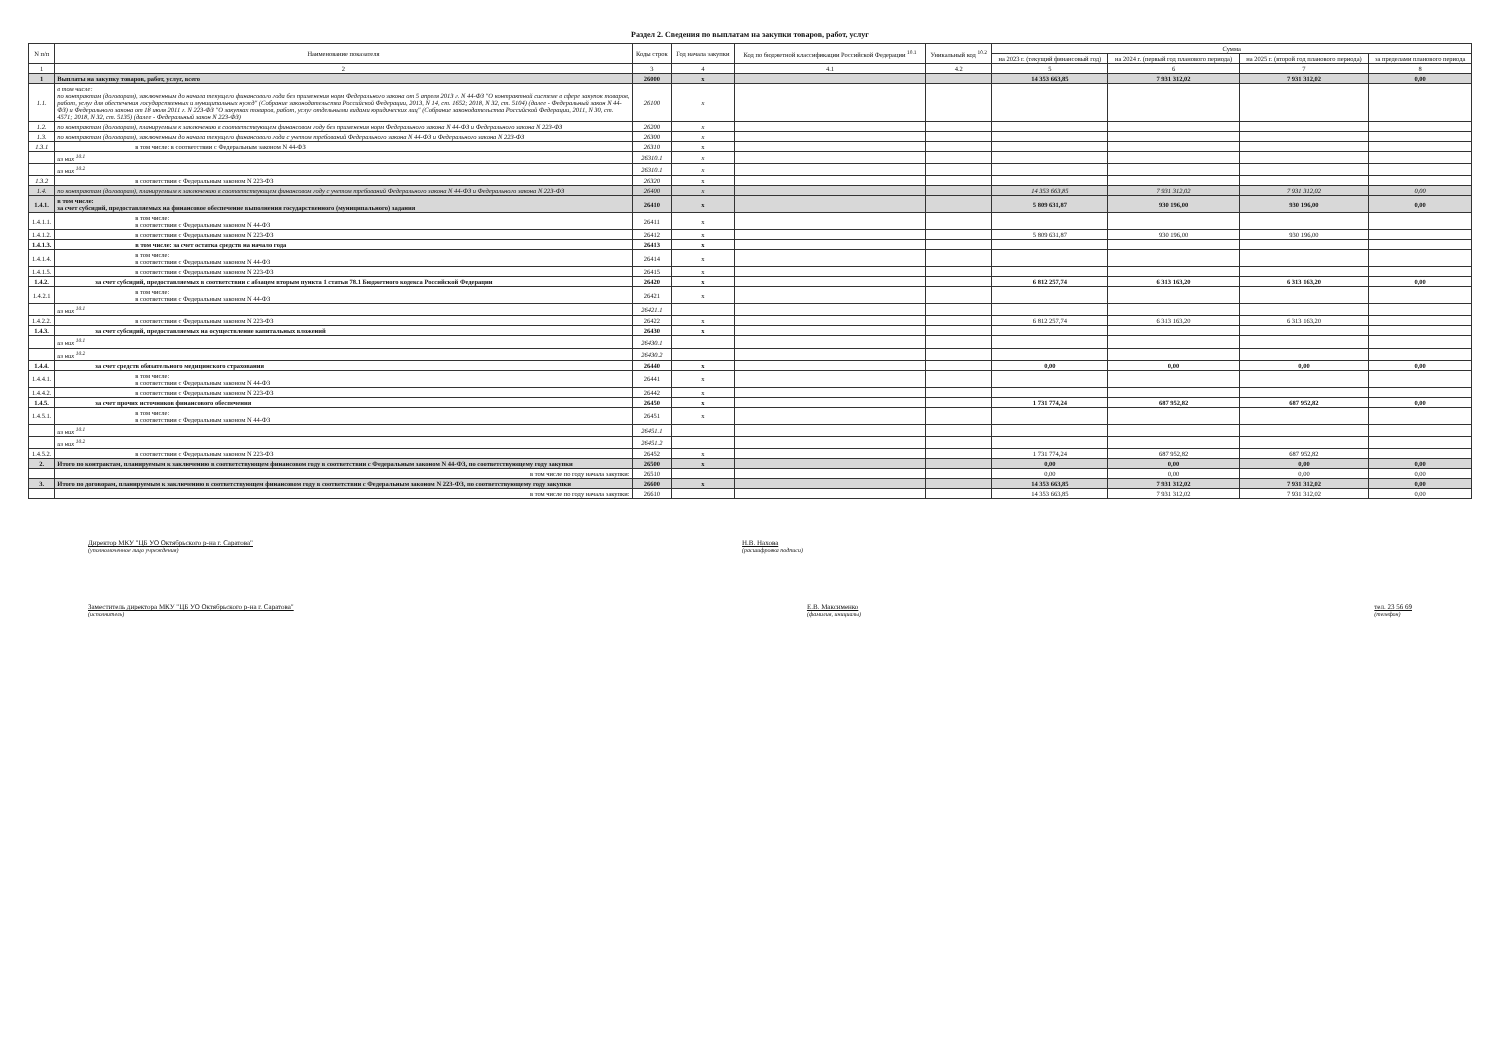Раздел 2. Сведения по выплатам на закупки товаров, работ, услуг
| N п/п | Наименование показателя | Коды строк | Год начала закупки | Код по бюджетной классификации Российской Федерации <sup>10.1</sup> | Уникальный код <sup>10.2</sup> | Сумма | | | |
| --- | --- | --- | --- | --- | --- | --- | --- | --- | --- |
| | | | | | | на 2023 г. (текущий финансовый год) | на 2024 г. (первый год планового периода) | на 2025 г. (второй год планового периода) | за пределами планового периода |
| 1 | 2 | 3 | 4 | 4.1 | 4.2 | 5 | 6 | 7 | 8 |
| 1 | Выплаты на закупку товаров, работ, услуг, всего | 26000 | x | | | 14 353 663,85 | 7 931 312,02 | 7 931 312,02 | 0,00 |
| 1.1. | в том числе: по контрактам (договорам), заключенным до начала текущего финансового года без применения норм Федерального закона от 5 апреля 2013 г. N 44-ФЗ "О контрактной системе в сфере закупок товаров, работ, услуг для обеспечения государственных и муниципальных нужд" (Собрание законодательства Российской Федерации, 2013, N 14, ст. 1652; 2018, N 32, ст. 5104) (далее - Федеральный закон N 44-ФЗ) и Федерального закона от 18 июля 2011 г. N 223-ФЗ "О закупках товаров, работ, услуг отдельными видами юридических лиц" (Собрание законодательства Российской Федерации, 2011, N 30, ст. 4571; 2018, N 32, ст. 5135) (далее - Федеральный закон N 223-ФЗ) | 26100 | x | | | | | | |
| 1.2. | по контрактам (договорам), планируемым к заключению в соответствующем финансовом году без применения норм Федерального закона N 44-ФЗ и Федерального закона N 223-ФЗ | 26200 | x | | | | | | |
| 1.3. | по контрактам (договорам), заключенным до начала текущего финансового года с учетом требований Федерального закона N 44-ФЗ и Федерального закона N 223-ФЗ | 26300 | x | | | | | | |
| 1.3.1 | в том числе: в соответствии с Федеральным законом N 44-ФЗ | 26310 | x | | | | | | |
| | из них <sup>10.1</sup> | 26310.1 | x | | | | | | |
| | из них <sup>10.2</sup> | 26310.1 | x | | | | | | |
| 1.3.2 | в соответствии с Федеральным законом N 223-ФЗ | 26320 | x | | | | | | |
| 1.4. | по контрактам (договорам), планируемым к заключению в соответствующем финансовом году с учетом требований Федерального закона N 44-ФЗ и Федерального закона N 223-ФЗ | 26400 | x | | | 14 353 663,85 | 7 931 312,02 | 7 931 312,02 | 0,00 |
| 1.4.1. | в том числе: за счет субсидий, предоставляемых на финансовое обеспечение выполнения государственного (муниципального) задания | 26410 | x | | | 5 809 631,87 | 930 196,00 | 930 196,00 | 0,00 |
| 1.4.1.1. | в том числе: в соответствии с Федеральным законом N 44-ФЗ | 26411 | x | | | | | | |
| 1.4.1.2. | в соответствии с Федеральным законом N 223-ФЗ | 26412 | x | | | 5 809 631,87 | 930 196,00 | 930 196,00 | |
| 1.4.1.3. | в том числе: за счет остатка средств на начало года | 26413 | x | | | | | | |
| 1.4.1.4. | в том числе: в соответствии с Федеральным законом N 44-ФЗ | 26414 | x | | | | | | |
| 1.4.1.5. | в соответствии с Федеральным законом N 223-ФЗ | 26415 | x | | | | | | |
| 1.4.2. | за счет субсидий, предоставляемых в соответствии с абзацем вторым пункта 1 статьи 78.1 Бюджетного кодекса Российской Федерации | 26420 | x | | | 6 812 257,74 | 6 313 163,20 | 6 313 163,20 | 0,00 |
| 1.4.2.1 | в том числе: в соответствии с Федеральным законом N 44-ФЗ | 26421 | x | | | | | | |
| | из них <sup>10.1</sup> | 26421.1 | | | | | | | |
| 1.4.2.2. | в соответствии с Федеральным законом N 223-ФЗ | 26422 | x | | | 6 812 257,74 | 6 313 163,20 | 6 313 163,20 | |
| 1.4.3. | за счет субсидий, предоставляемых на осуществление капитальных вложений | 26430 | x | | | | | | |
| | из них <sup>10.1</sup> | 26430.1 | | | | | | | |
| | из них <sup>10.2</sup> | 26430.2 | | | | | | | |
| 1.4.4. | за счет средств обязательного медицинского страхования | 26440 | x | | | 0,00 | 0,00 | 0,00 | 0,00 |
| 1.4.4.1. | в том числе: в соответствии с Федеральным законом N 44-ФЗ | 26441 | x | | | | | | |
| 1.4.4.2. | в соответствии с Федеральным законом N 223-ФЗ | 26442 | x | | | | | | |
| 1.4.5. | за счет прочих источников финансового обеспечения | 26450 | x | | | 1 731 774,24 | 687 952,82 | 687 952,82 | 0,00 |
| 1.4.5.1. | в том числе: в соответствии с Федеральным законом N 44-ФЗ | 26451 | x | | | | | | |
| | из них <sup>10.1</sup> | 26451.1 | | | | | | | |
| | из них <sup>10.2</sup> | 26451.2 | | | | | | | |
| 1.4.5.2. | в соответствии с Федеральным законом N 223-ФЗ | 26452 | x | | | 1 731 774,24 | 687 952,82 | 687 952,82 | |
| 2. | Итого по контрактам, планируемым к заключению в соответствующем финансовом году в соответствии с Федеральным законом N 44-ФЗ, по соответствующему году закупки | 26500 | x | | | 0,00 | 0,00 | 0,00 | 0,00 |
| | в том числе по году начала закупки: | 26510 | | | | 0,00 | 0,00 | 0,00 | 0,00 |
| 3. | Итого по договорам, планируемым к заключению в соответствующем финансовом году в соответствии с Федеральным законом N 223-ФЗ, по соответствующему году закупки | 26600 | x | | | 14 353 663,85 | 7 931 312,02 | 7 931 312,02 | 0,00 |
| | в том числе по году начала закупки: | 26610 | | | | 14 353 663,85 | 7 931 312,02 | 7 931 312,02 | 0,00 |
Директор МКУ "ЦБ УО Октябрьского р-на г. Саратова"
(уполномоченное лицо учреждения)
Н.В. Нахова
(расшифровка подписи)
Заместитель директора МКУ "ЦБ УО Октябрьского р-на г. Саратова"
(исполнитель)
Е.В. Максименко
(фамилия, инициалы)
тел. 23 56 69
(телефон)